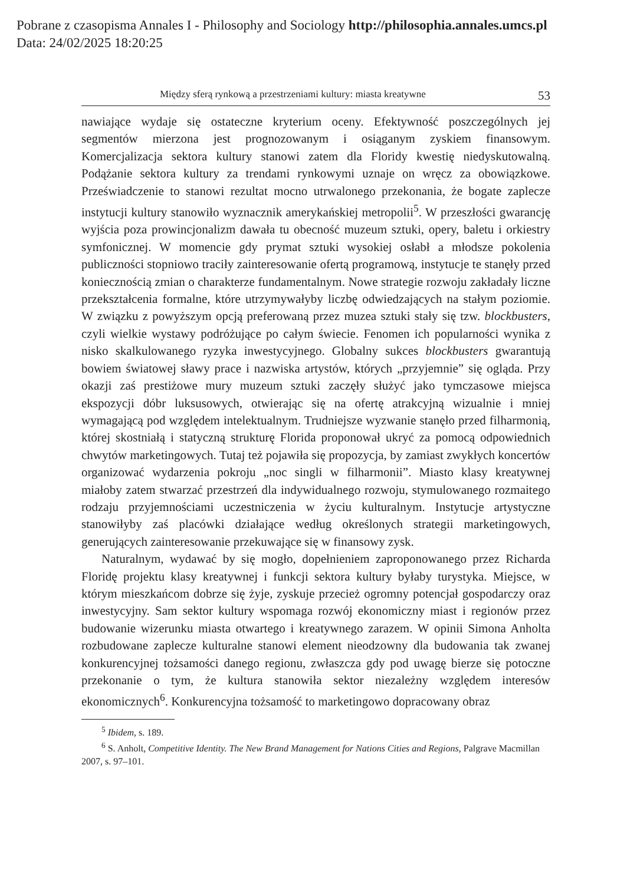Pobrane z czasopisma Annales I - Philosophy and Sociology http://philosophia.annales.umcs.pl
Data: 24/02/2025 18:20:25
Między sferą rynkową a przestrzeniami kultury: miasta kreatywne 53
nawiające wydaje się ostateczne kryterium oceny. Efektywność poszczególnych jej segmentów mierzona jest prognozowanym i osiąganym zyskiem finansowym. Komercjalizacja sektora kultury stanowi zatem dla Floridy kwestię niedyskutowalną. Podążanie sektora kultury za trendami rynkowymi uznaje on wręcz za obowiązkowe. Przeświadczenie to stanowi rezultat mocno utrwalonego przekonania, że bogate zaplecze instytucji kultury stanowiło wyznacznik amerykańskiej metropolii<sup>5</sup>. W przeszłości gwarancję wyjścia poza prowincjonalizm dawała tu obecność muzeum sztuki, opery, baletu i orkiestry symfonicznej. W momencie gdy prymat sztuki wysokiej osłabł a młodsze pokolenia publiczności stopniowo traciły zainteresowanie ofertą programową, instytucje te stanęły przed koniecznością zmian o charakterze fundamentalnym. Nowe strategie rozwoju zakładały liczne przekształcenia formalne, które utrzymywałyby liczbę odwiedzających na stałym poziomie. W związku z powyższym opcją preferowaną przez muzea sztuki stały się tzw. blockbusters, czyli wielkie wystawy podróżujące po całym świecie. Fenomen ich popularności wynika z nisko skalkulowanego ryzyka inwestycyjnego. Globalny sukces blockbusters gwarantują bowiem światowej sławy prace i nazwiska artystów, których „przyjemnie” się ogląda. Przy okazji zaś prestiżowe mury muzeum sztuki zaczęły służyć jako tymczasowe miejsca ekspozycji dóbr luksusowych, otwierając się na ofertę atrakcyjną wizualnie i mniej wymagającą pod względem intelektualnym. Trudniejsze wyzwanie stanęło przed filharmonią, której skostniałą i statyczną strukturę Florida proponował ukryć za pomocą odpowiednich chwytów marketingowych. Tutaj też pojawiła się propozycja, by zamiast zwykłych koncertów organizować wydarzenia pokroju „noc singli w filharmonii”. Miasto klasy kreatywnej miałoby zatem stwarzać przestrzeń dla indywidualnego rozwoju, stymulowanego rozmaitego rodzaju przyjemnościami uczestniczenia w życiu kulturalnym. Instytucje artystyczne stanowiłyby zaś placówki działające według określonych strategii marketingowych, generujących zainteresowanie przekuwające się w finansowy zysk.
Naturalnym, wydawać by się mogło, dopełnieniem zaproponowanego przez Richarda Floridę projektu klasy kreatywnej i funkcji sektora kultury byłaby turystyka. Miejsce, w którym mieszkańcom dobrze się żyje, zyskuje przecież ogromny potencjał gospodarczy oraz inwestycyjny. Sam sektor kultury wspomaga rozwój ekonomiczny miast i regionów przez budowanie wizerunku miasta otwartego i kreatywnego zarazem. W opinii Simona Anholta rozbudowane zaplecze kulturalne stanowi element nieodzowny dla budowania tak zwanej konkurencyjnej tożsamości danego regionu, zwłaszcza gdy pod uwagę bierze się potoczne przekonanie o tym, że kultura stanowiła sektor niezależny względem interesów ekonomicznych<sup>6</sup>. Konkurencyjna tożsamość to marketingowo dopracowany obraz
<sup>5</sup> Ibidem, s. 189.
<sup>6</sup> S. Anholt, Competitive Identity. The New Brand Management for Nations Cities and Regions, Palgrave Macmillan 2007, s. 97–101.